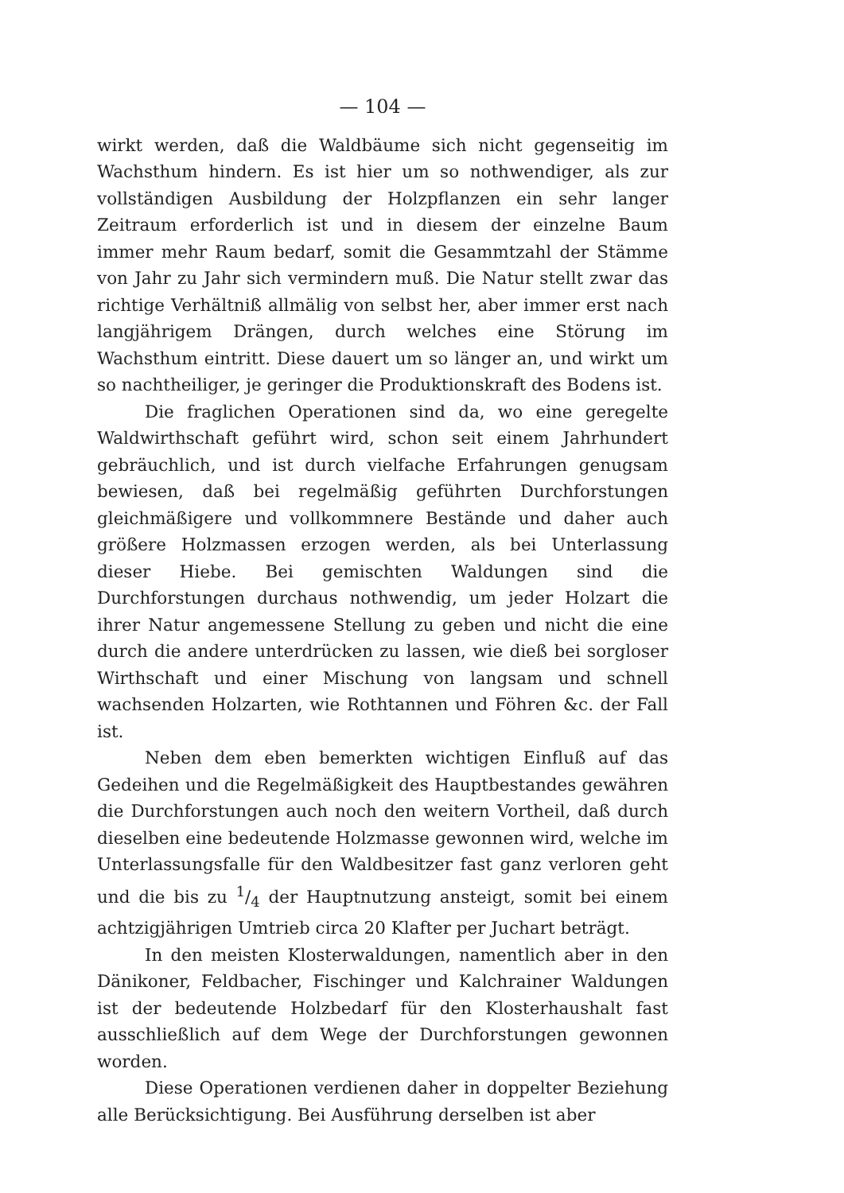— 104 —
wirkt werden, daß die Waldbäume sich nicht gegenseitig im Wachsthum hindern. Es ist hier um so nothwendiger, als zur vollständigen Ausbildung der Holzpflanzen ein sehr langer Zeitraum erforderlich ist und in diesem der einzelne Baum immer mehr Raum bedarf, somit die Gesammtzahl der Stämme von Jahr zu Jahr sich vermindern muß. Die Natur stellt zwar das richtige Verhältniß allmälig von selbst her, aber immer erst nach langjährigem Drängen, durch welches eine Störung im Wachsthum eintritt. Diese dauert um so länger an, und wirkt um so nachtheiliger, je geringer die Produktionskraft des Bodens ist.
Die fraglichen Operationen sind da, wo eine geregelte Waldwirthschaft geführt wird, schon seit einem Jahrhundert gebräuchlich, und ist durch vielfache Erfahrungen genugsam bewiesen, daß bei regelmäßig geführten Durchforstungen gleichmäßigere und vollkommnere Bestände und daher auch größere Holzmassen erzogen werden, als bei Unterlassung dieser Hiebe. Bei gemischten Waldungen sind die Durchforstungen durchaus nothwendig, um jeder Holzart die ihrer Natur angemessene Stellung zu geben und nicht die eine durch die andere unterdrücken zu lassen, wie dieß bei sorgloser Wirthschaft und einer Mischung von langsam und schnell wachsenden Holzarten, wie Rothtannen und Föhren &c. der Fall ist.
Neben dem eben bemerkten wichtigen Einfluß auf das Gedeihen und die Regelmäßigkeit des Hauptbestandes gewähren die Durchforstungen auch noch den weitern Vortheil, daß durch dieselben eine bedeutende Holzmasse gewonnen wird, welche im Unterlassungsfalle für den Waldbesitzer fast ganz verloren geht und die bis zu 1/4 der Hauptnutzung ansteigt, somit bei einem achtzigjährigen Umtrieb circa 20 Klafter per Juchart beträgt.
In den meisten Klosterwaldungen, namentlich aber in den Dänikoner, Feldbacher, Fischinger und Kalchrainer Waldungen ist der bedeutende Holzbedarf für den Klosterhaushalt fast ausschließlich auf dem Wege der Durchforstungen gewonnen worden.
Diese Operationen verdienen daher in doppelter Beziehung alle Berücksichtigung. Bei Ausführung derselben ist aber